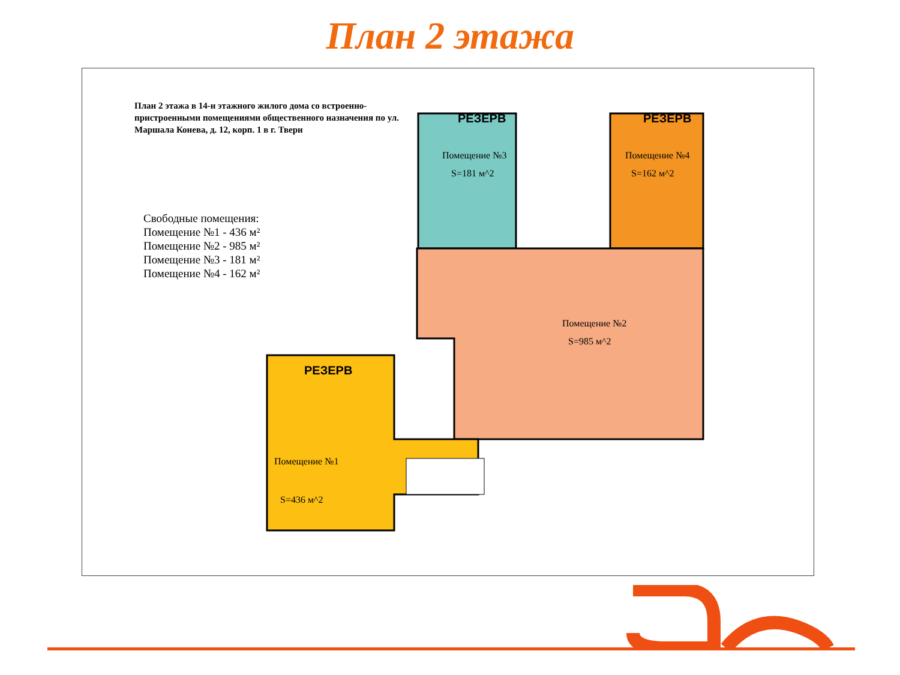План 2 этажа
РЕЗЕРВ
РЕЗЕРВ
РЕЗЕРВ
Помещение №3
S=181 м^2
Помещение №4
S=162 м^2
Помещение №2
S=985 м^2
Помещение №1
S=436 м^2
План 2 этажа в 14-и этажного жилого дома со встроенно-пристроенными помещениями общественного назначения по ул. Маршала Конева, д. 12, корп. 1 в г. Твери
Свободные помещения:
Помещение №1 - 436 м²
Помещение №2 - 985 м²
Помещение №3 - 181 м²
Помещение №4 - 162 м²